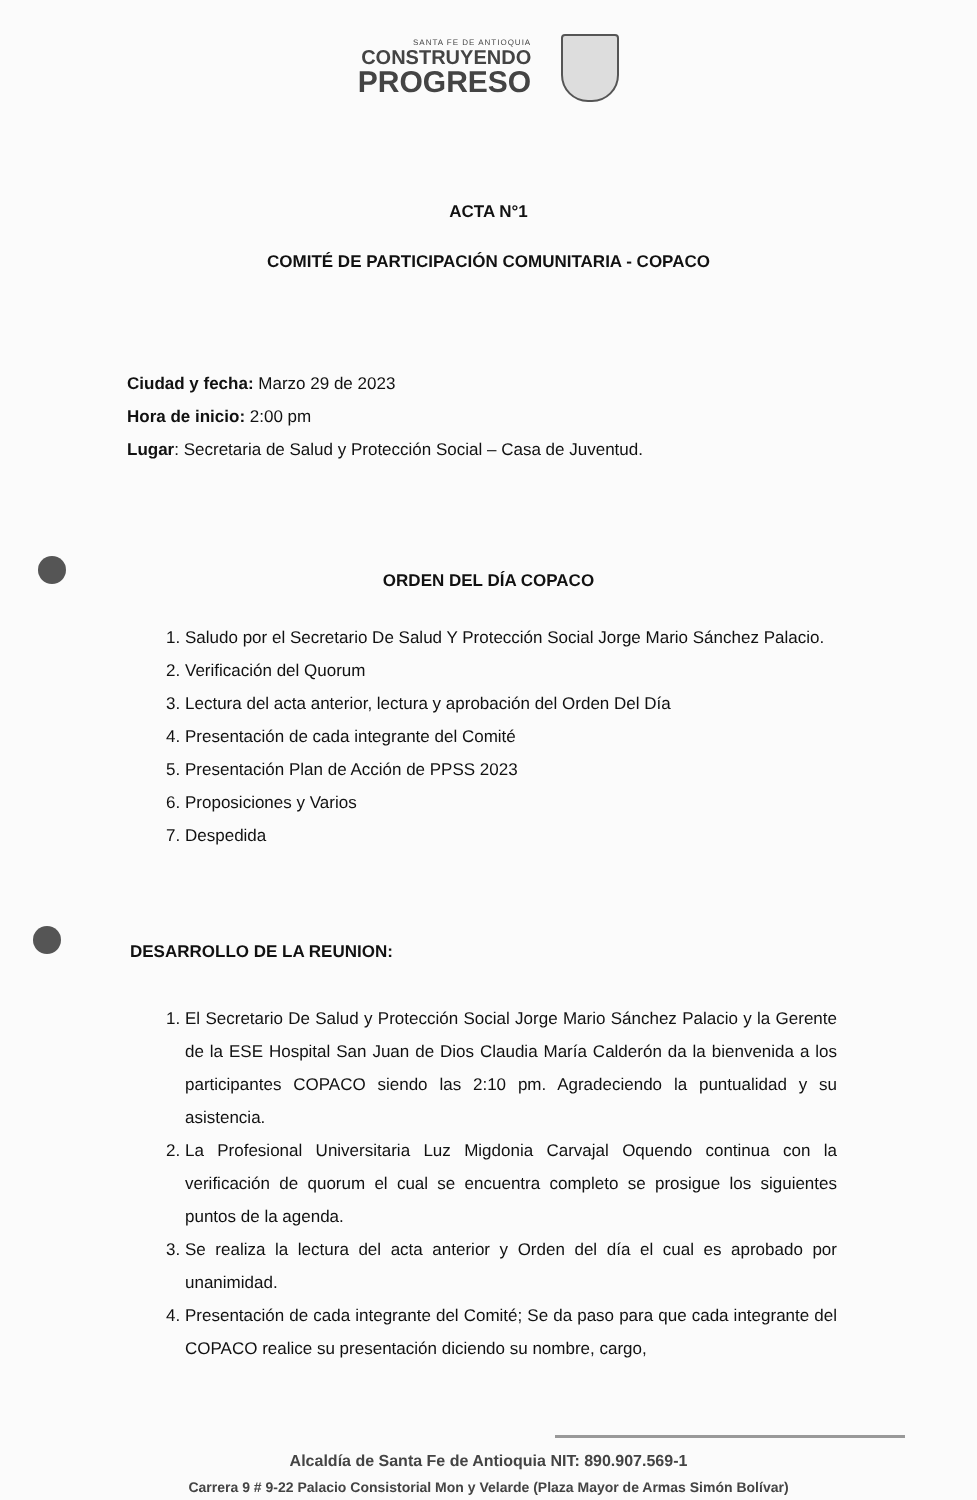SANTA FE DE ANTIOQUIA
CONSTRUYENDO
PROGRESO
ACTA N°1
COMITÉ DE PARTICIPACIÓN COMUNITARIA - COPACO
Ciudad y fecha: Marzo 29 de 2023
Hora de inicio: 2:00 pm
Lugar: Secretaria de Salud y Protección Social – Casa de Juventud.
ORDEN DEL DÍA COPACO
1. Saludo por el Secretario De Salud Y Protección Social Jorge Mario Sánchez Palacio.
2. Verificación del Quorum
3. Lectura del acta anterior, lectura y aprobación del Orden Del Día
4. Presentación de cada integrante del Comité
5. Presentación Plan de Acción de PPSS 2023
6. Proposiciones y Varios
7. Despedida
DESARROLLO DE LA REUNION:
1. El Secretario De Salud y Protección Social Jorge Mario Sánchez Palacio y la Gerente de la ESE Hospital San Juan de Dios Claudia María Calderón da la bienvenida a los participantes COPACO siendo las 2:10 pm. Agradeciendo la puntualidad y su asistencia.
2. La Profesional Universitaria Luz Migdonia Carvajal Oquendo continua con la verificación de quorum el cual se encuentra completo se prosigue los siguientes puntos de la agenda.
3. Se realiza la lectura del acta anterior y Orden del día el cual es aprobado por unanimidad.
4. Presentación de cada integrante del Comité; Se da paso para que cada integrante del COPACO realice su presentación diciendo su nombre, cargo,
Alcaldía de Santa Fe de Antioquia NIT: 890.907.569-1
Carrera 9 # 9-22 Palacio Consistorial Mon y Velarde (Plaza Mayor de Armas Simón Bolívar)